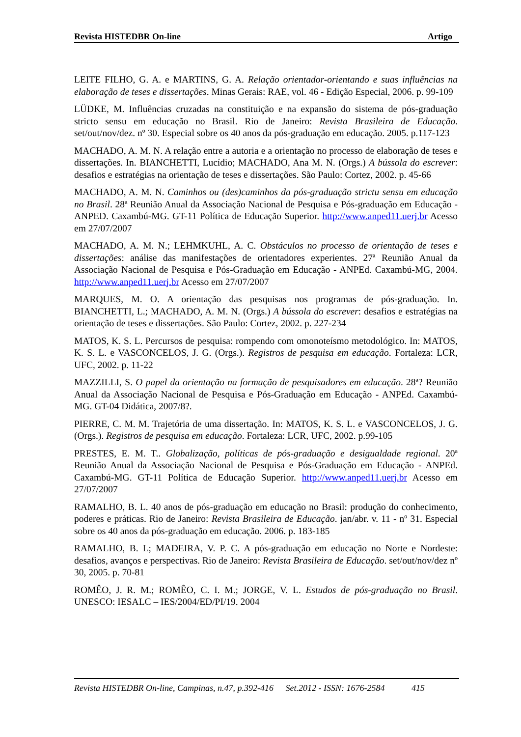Revista HISTEDBR On-line Artigo
LEITE FILHO, G. A. e MARTINS, G. A. Relação orientador-orientando e suas influências na elaboração de teses e dissertações. Minas Gerais: RAE, vol. 46 - Edição Especial, 2006. p. 99-109
LÜDKE, M. Influências cruzadas na constituição e na expansão do sistema de pós-graduação stricto sensu em educação no Brasil. Rio de Janeiro: Revista Brasileira de Educação. set/out/nov/dez. nº 30. Especial sobre os 40 anos da pós-graduação em educação. 2005. p.117-123
MACHADO, A. M. N. A relação entre a autoria e a orientação no processo de elaboração de teses e dissertações. In. BIANCHETTI, Lucídio; MACHADO, Ana M. N. (Orgs.) A bússola do escrever: desafios e estratégias na orientação de teses e dissertações. São Paulo: Cortez, 2002. p. 45-66
MACHADO, A. M. N. Caminhos ou (des)caminhos da pós-graduação strictu sensu em educação no Brasil. 28ª Reunião Anual da Associação Nacional de Pesquisa e Pós-graduação em Educação - ANPED. Caxambú-MG. GT-11 Política de Educação Superior. http://www.anped11.uerj.br Acesso em 27/07/2007
MACHADO, A. M. N.; LEHMKUHL, A. C. Obstáculos no processo de orientação de teses e dissertações: análise das manifestações de orientadores experientes. 27ª Reunião Anual da Associação Nacional de Pesquisa e Pós-Graduação em Educação - ANPEd. Caxambú-MG, 2004. http://www.anped11.uerj.br Acesso em 27/07/2007
MARQUES, M. O. A orientação das pesquisas nos programas de pós-graduação. In. BIANCHETTI, L.; MACHADO, A. M. N. (Orgs.) A bússola do escrever: desafios e estratégias na orientação de teses e dissertações. São Paulo: Cortez, 2002. p. 227-234
MATOS, K. S. L. Percursos de pesquisa: rompendo com omonoteísmo metodológico. In: MATOS, K. S. L. e VASCONCELOS, J. G. (Orgs.). Registros de pesquisa em educação. Fortaleza: LCR, UFC, 2002. p. 11-22
MAZZILLI, S. O papel da orientação na formação de pesquisadores em educação. 28ª? Reunião Anual da Associação Nacional de Pesquisa e Pós-Graduação em Educação - ANPEd. Caxambú-MG. GT-04 Didática, 2007/8?.
PIERRE, C. M. M. Trajetória de uma dissertação. In: MATOS, K. S. L. e VASCONCELOS, J. G. (Orgs.). Registros de pesquisa em educação. Fortaleza: LCR, UFC, 2002. p.99-105
PRESTES, E. M. T.. Globalização, políticas de pós-graduação e desigualdade regional. 20ª Reunião Anual da Associação Nacional de Pesquisa e Pós-Graduação em Educação - ANPEd. Caxambú-MG. GT-11 Política de Educação Superior. http://www.anped11.uerj.br Acesso em 27/07/2007
RAMALHO, B. L. 40 anos de pós-graduação em educação no Brasil: produção do conhecimento, poderes e práticas. Rio de Janeiro: Revista Brasileira de Educação. jan/abr. v. 11 - nº 31. Especial sobre os 40 anos da pós-graduação em educação. 2006. p. 183-185
RAMALHO, B. L; MADEIRA, V. P. C. A pós-graduação em educação no Norte e Nordeste: desafios, avanços e perspectivas. Rio de Janeiro: Revista Brasileira de Educação. set/out/nov/dez nº 30, 2005. p. 70-81
ROMÊO, J. R. M.; ROMÊO, C. I. M.; JORGE, V. L. Estudos de pós-graduação no Brasil. UNESCO: IESALC – IES/2004/ED/PI/19. 2004
Revista HISTEDBR On-line, Campinas, n.47, p.392-416 Set.2012 - ISSN: 1676-2584 415